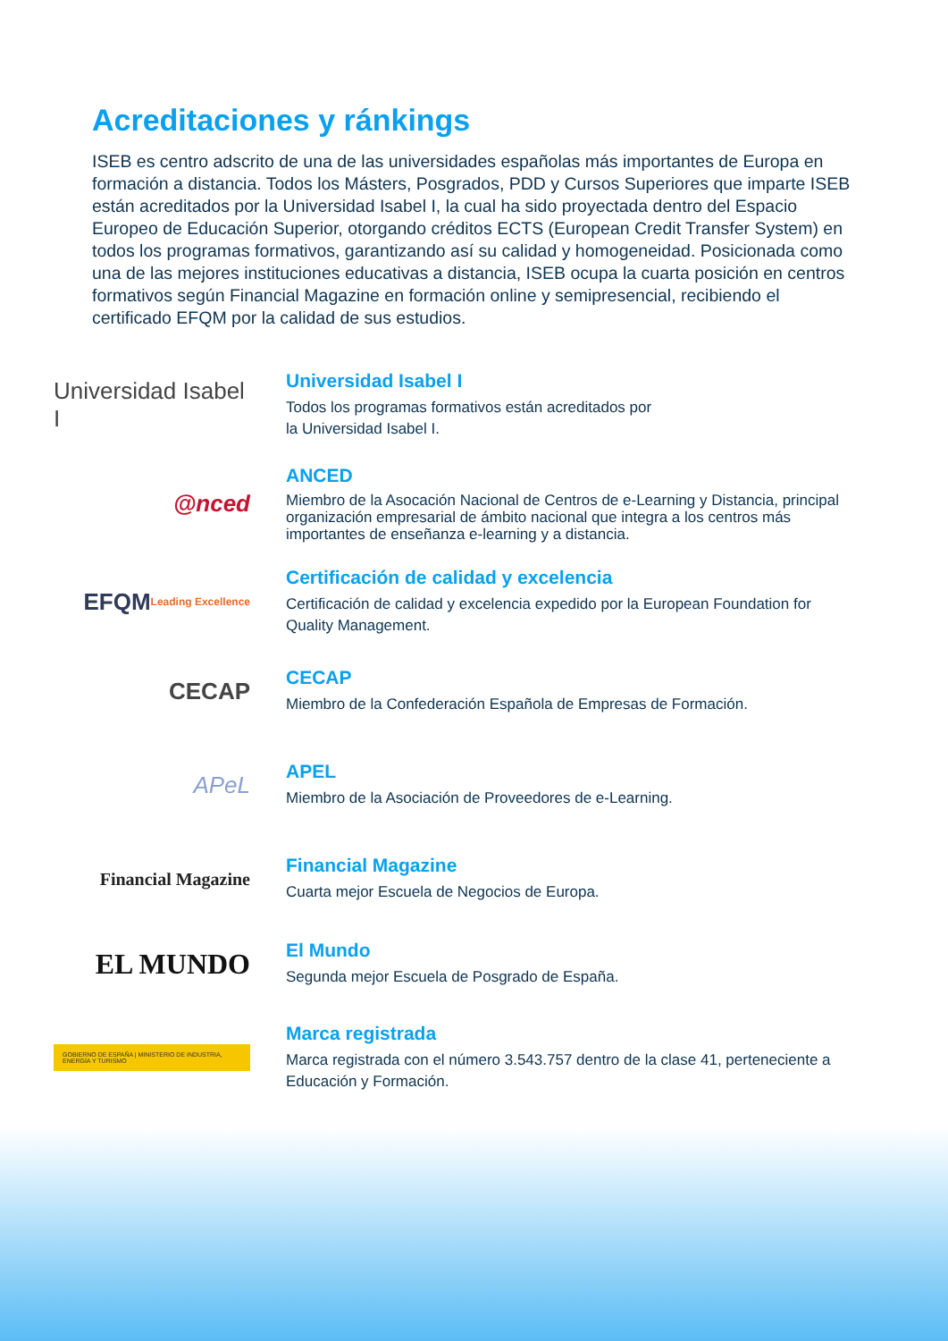Acreditaciones y ránkings
ISEB es centro adscrito de una de las universidades españolas más importantes de Europa en formación a distancia. Todos los Másters, Posgrados, PDD y Cursos Superiores que imparte ISEB están acreditados por la Universidad Isabel I, la cual ha sido proyectada dentro del Espacio Europeo de Educación Superior, otorgando créditos ECTS (European Credit Transfer System) en todos los programas formativos, garantizando así su calidad y homogeneidad. Posicionada como una de las mejores instituciones educativas a distancia, ISEB ocupa la cuarta posición en centros formativos según Financial Magazine en formación online y semipresencial, recibiendo el certificado EFQM por la calidad de sus estudios.
Universidad Isabel I
Universidad Isabel I
Todos los programas formativos están acreditados por
la Universidad Isabel I.
@nced
ANCED
Miembro de la Asocación Nacional de Centros de e-Learning y Distancia, principal organización empresarial de ámbito nacional que integra a los centros más importantes de enseñanza e-learning y a distancia.
EFQM Leading Excellence
Certificación de calidad y excelencia
Certificación de calidad y excelencia expedido por la European Foundation for Quality Management.
CECAP
CECAP
Miembro de la Confederación Española de Empresas de Formación.
APeL
APEL
Miembro de la Asociación de Proveedores de e-Learning.
Financial Magazine
Financial Magazine
Cuarta mejor Escuela de Negocios de Europa.
EL MUNDO
El Mundo
Segunda mejor Escuela de Posgrado de España.
GOBIERNO DE ESPAÑA | MINISTERIO DE INDUSTRIA, ENERGÍA Y TURISMO
Marca registrada
Marca registrada con el número 3.543.757 dentro de la clase 41, perteneciente a Educación y Formación.